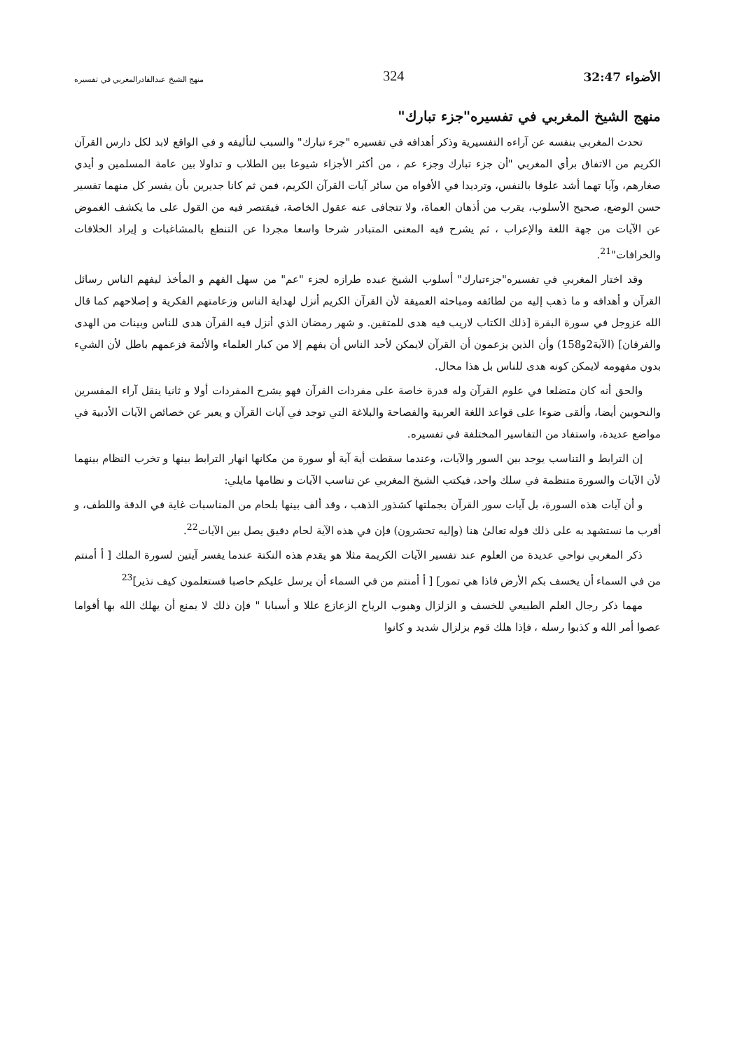الأضواء 32:47 324 منهج الشيخ عبدالقادرالمغربي في تفسيره
منهج الشيخ المغربي في تفسيره"جزء تبارك"
تحدث المغربي بنفسه عن آراءه التفسيرية وذكر أهدافه في تفسيره "جزء تبارك" والسبب لتأليفه و في الواقع لابد لكل دارس القرآن الكريم من الاتفاق برأي المغربي "أن جزء تبارك وجزء عم ، من أكثر الأجزاء شيوعا بين الطلاب و تداولا بين عامة المسلمين و أيدي صغارهم، وآيا تهما أشد علوقا بالنفس، وترديدا في الأفواه من سائر آيات القرآن الكريم، فمن ثم كانا جديرين بأن يفسر كل منهما تفسير حسن الوضع، صحيح الأسلوب، يقرب من أذهان العماة، ولا تتجافى عنه عقول الخاصة، فيقتصر فيه من القول على ما يكشف الغموض عن الآيات من جهة اللغة والإعراب ، ثم يشرح فيه المعنى المتبادر شرحا واسعا مجردا عن التنطع بالمشاغبات و إيراد الخلافات والخرافات"<sup>21</sup>.
وقد اختار المغربي في تفسيره"جزءتبارك" أسلوب الشيخ عبده طرازه لجزء "عم" من سهل الفهم و المأخذ ليفهم الناس رسائل القرآن و أهدافه و ما ذهب إليه من لطائفه ومباحثه العميقة لأن القرآن الكريم أنزل لهداية الناس وزعامتهم الفكرية و إصلاحهم كما قال الله عزوجل في سورة البقرة [ذلك الكتاب لاريب فيه هدى للمتقين. و شهر رمضان الذي أنزل فيه القرآن هدى للناس وبينات من الهدى والفرقان] (الآية2و158) وأن الذين يزعمون أن القرآن لايمكن لأحد الناس أن يفهم إلا من كبار العلماء والأئمة فزعمهم باطل لأن الشيء بدون مفهومه لايمكن كونه هدى للناس بل هذا محال.
والحق أنه كان متضلعا في علوم القرآن وله قدرة خاصة على مفردات القرآن فهو يشرح المفردات أولا و ثانيا ينقل آراء المفسرين والنحويين أيضا، وألقى ضوءا على قواعد اللغة العربية والفصاحة والبلاغة التي توجد في آيات القرآن و يعبر عن خصائص الآيات الأدبية في مواضع عديدة، واستفاد من التفاسير المختلفة في تفسيره.
إن الترابط و التناسب يوجد بين السور والآيات، وعندما سقطت أية آية أو سورة من مكانها انهار الترابط بينها و تخرب النظام بينهما لأن الآيات والسورة متنظمة في سلك واحد، فيكتب الشيخ المغربي عن تناسب الآيات و نظامها مايلي:
و أن آيات هذه السورة، بل آيات سور القرآن بجملتها كشذور الذهب ، وقد ألف بينها بلحام من المناسبات غاية في الدقة واللطف، و أقرب ما نستشهد به على ذلك قوله تعالىٰ هنا (وإليه تحشرون) فإن في هذه الآية لحام دقيق يصل بين الآيات<sup>22</sup>.
ذكر المغربي نواحي عديدة من العلوم عند تفسير الآيات الكريمة مثلا هو يقدم هذه النكتة عندما يفسر آيتين لسورة الملك [ أ أمنتم من في السماء أن يخسف بكم الأرض فاذا هي تمور] [ أ أمنتم من في السماء أن يرسل عليكم حاصبا فستعلمون كيف نذير]<sup>23</sup>
مهما ذكر رجال العلم الطبيعي للخسف و الزلزال وهبوب الرياح الزعازع عللا و أسبابا " فإن ذلك لا يمنع أن يهلك الله بها أقواما عصوا أمر الله و كذبوا رسله ، فإذا هلك قوم بزلزال شديد و كانوا